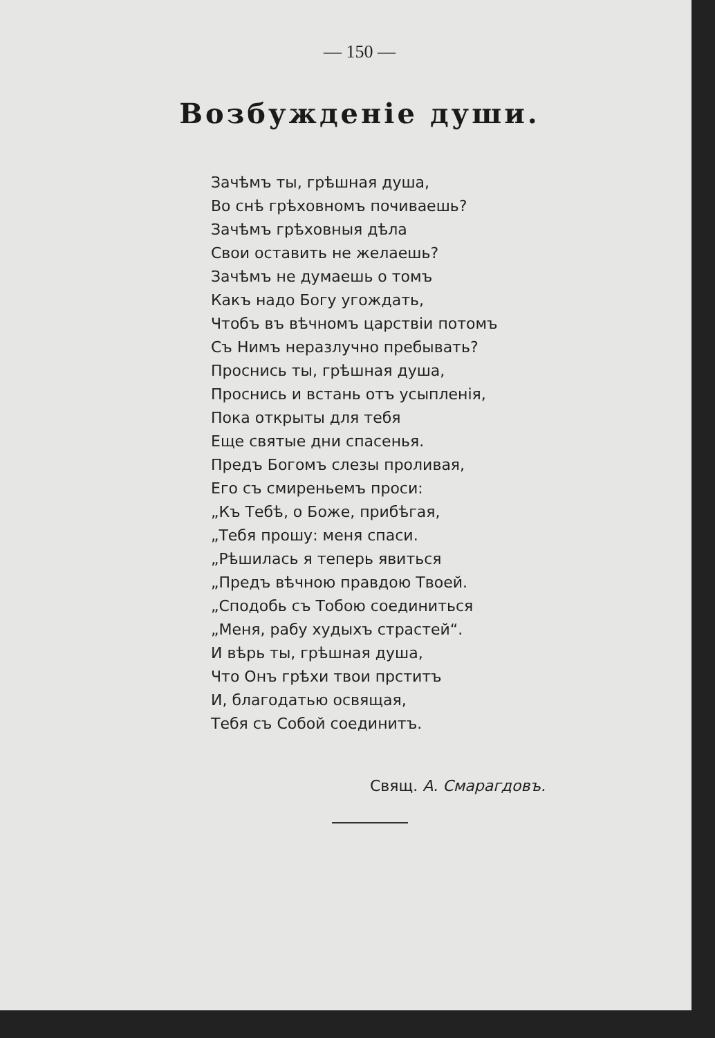— 150 —
Возбужденіе души.
Зачѣмъ ты, грѣшная душа,
Во снѣ грѣховномъ почиваешь?
Зачѣмъ грѣховныя дѣла
Свои оставить не желаешь?
Зачѣмъ не думаешь о томъ
Какъ надо Богу угождать,
Чтобъ въ вѣчномъ царствіи потомъ
Съ Нимъ неразлучно пребывать?
Проснись ты, грѣшная душа,
Проснись и встань отъ усыпленія,
Пока открыты для тебя
Еще святые дни спасенья.
Предъ Богомъ слезы проливая,
Его съ смиреньемъ проси:
„Къ Тебѣ, о Боже, прибѣгая,
„Тебя прошу: меня спаси.
„Рѣшилась я теперь явиться
„Предъ вѣчною правдою Твоей.
„Сподобь съ Тобою соединиться
„Меня, рабу худыхъ страстей“.
И вѣрь ты, грѣшная душа,
Что Онъ грѣхи твои прститъ
И, благодатью освящая,
Тебя съ Собой соединитъ.
Свящ. А. Смарагдовъ.